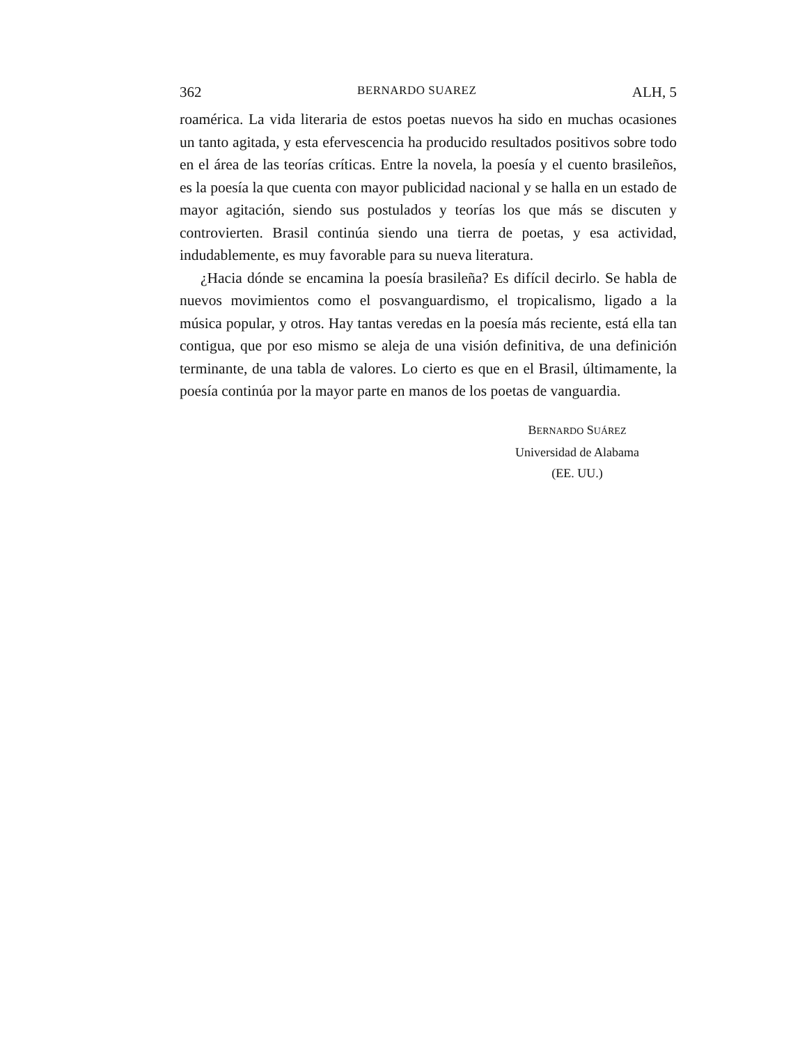362 BERNARDO SUAREZ ALH, 5
roamérica. La vida literaria de estos poetas nuevos ha sido en muchas ocasiones un tanto agitada, y esta efervescencia ha producido resultados positivos sobre todo en el área de las teorías críticas. Entre la novela, la poesía y el cuento brasileños, es la poesía la que cuenta con mayor publicidad nacional y se halla en un estado de mayor agitación, siendo sus postulados y teorías los que más se discuten y controvierten. Brasil continúa siendo una tierra de poetas, y esa actividad, indudablemente, es muy favorable para su nueva literatura.
¿Hacia dónde se encamina la poesía brasileña? Es difícil decirlo. Se habla de nuevos movimientos como el posvanguardismo, el tropicalismo, ligado a la música popular, y otros. Hay tantas veredas en la poesía más reciente, está ella tan contigua, que por eso mismo se aleja de una visión definitiva, de una definición terminante, de una tabla de valores. Lo cierto es que en el Brasil, últimamente, la poesía continúa por la mayor parte en manos de los poetas de vanguardia.
BERNARDO SUÁREZ
Universidad de Alabama
(EE. UU.)